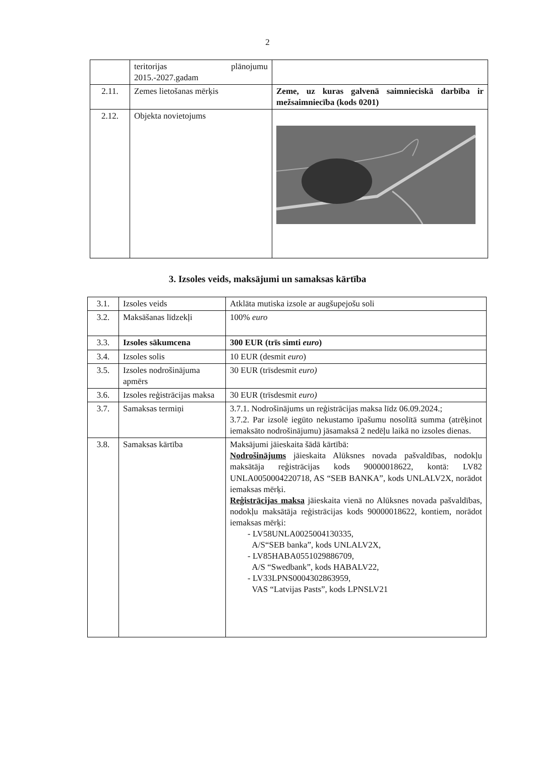2
| | teritorijas plānojumu 2015.-2027.gadam | |
| 2.11. | Zemes lietošanas mērķis | Zeme, uz kuras galvenā saimnieciskā darbība ir mežsaimniecība (kods 0201) |
| 2.12. | Objekta novietojums | |
3. Izsoles veids, maksājumi un samaksas kārtība
| 3.1. | Izsoles veids | Atklāta mutiska izsole ar augšupejošu soli |
| 3.2. | Maksāšanas līdzekļi | 100% euro |
| 3.3. | Izsoles sākumcena | 300 EUR (trīs simti euro ) |
| 3.4. | Izsoles solis | 10 EUR (desmit euro ) |
| 3.5. | Izsoles nodrošinājuma apmērs | 30 EUR (trīsdesmit euro) |
| 3.6. | Izsoles reģistrācijas maksa | 30 EUR (trīsdesmit euro) |
| 3.7. | Samaksas termiņi | 3.7.1. Nodrošinājums un reģistrācijas maksa līdz 06.09.2024.; 3.7.2. Par izsolē iegūto nekustamo īpašumu nosolītā summa (atrēķinot iemaksāto nodrošinājumu) jāsamaksā 2 nedēļu laikā no izsoles dienas. |
| 3.8. | Samaksas kārtība | Maksājumi jāieskaita šādā kārtībā: Nodrošinājums jāieskaita Alūksnes novada pašvaldības, nodokļu maksātāja reģistrācijas kods 90000018622, kontā: LV82 UNLA0050004220718, AS “SEB BANKA”, kods UNLALV2X, norādot iemaksas mērķi. Reģistrācijas maksa jāieskaita vienā no Alūksnes novada pašvaldības, nodokļu maksātāja reģistrācijas kods 90000018622, kontiem, norādot iemaksas mērķi: - LV58UNLA0025004130335, A/S“SEB banka”, kods UNLALV2X, - LV85HABA0551029886709, A/S “Swedbank”, kods HABALV22, - LV33LPNS0004302863959, VAS “Latvijas Pasts”, kods LPNSLV21 |